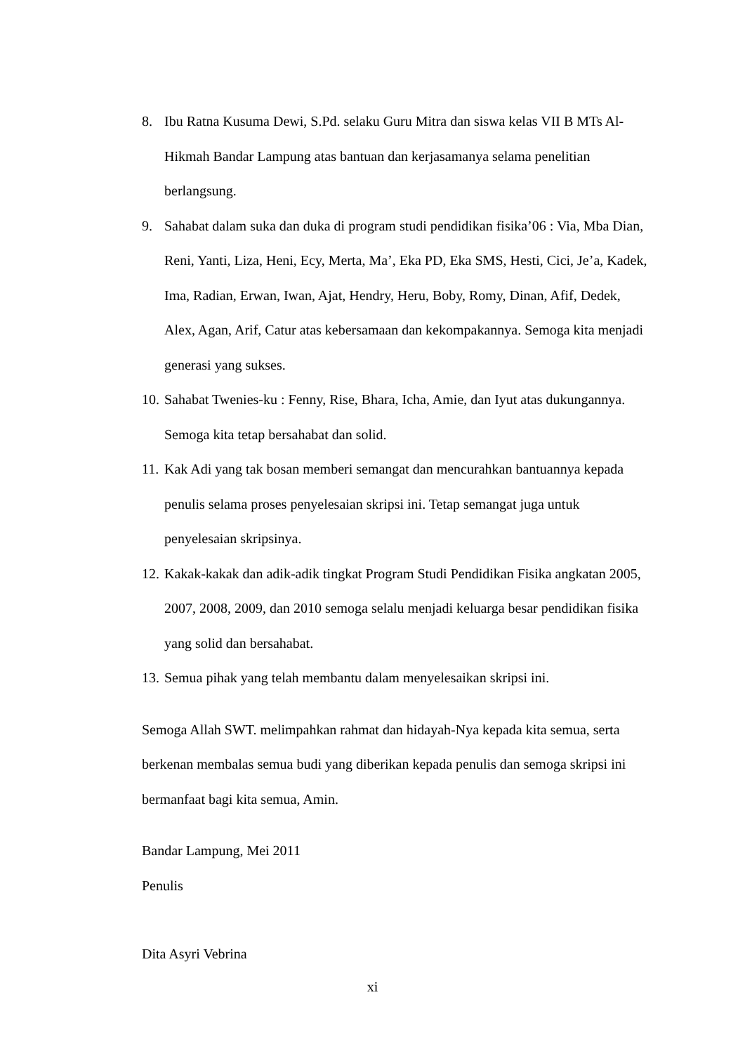8. Ibu Ratna Kusuma Dewi, S.Pd. selaku Guru Mitra dan siswa kelas VII B MTs Al-Hikmah Bandar Lampung atas bantuan dan kerjasamanya selama penelitian berlangsung.
9. Sahabat dalam suka dan duka di program studi pendidikan fisika’06 : Via, Mba Dian, Reni, Yanti, Liza, Heni, Ecy, Merta, Ma’, Eka PD, Eka SMS, Hesti, Cici, Je’a, Kadek, Ima, Radian, Erwan, Iwan, Ajat, Hendry, Heru, Boby, Romy, Dinan, Afif, Dedek, Alex, Agan, Arif, Catur atas kebersamaan dan kekompakannya. Semoga kita menjadi generasi yang sukses.
10.
Sahabat Twenies-ku : Fenny, Rise, Bhara, Icha, Amie, dan Iyut atas dukungannya. Semoga kita tetap bersahabat dan solid.
11.
Kak Adi yang tak bosan memberi semangat dan mencurahkan bantuannya kepada penulis selama proses penyelesaian skripsi ini. Tetap semangat juga untuk penyelesaian skripsinya.
12.
Kakak-kakak dan adik-adik tingkat Program Studi Pendidikan Fisika angkatan 2005, 2007, 2008, 2009, dan 2010 semoga selalu menjadi keluarga besar pendidikan fisika yang solid dan bersahabat.
13.
Semua pihak yang telah membantu dalam menyelesaikan skripsi ini.
Semoga Allah SWT. melimpahkan rahmat dan hidayah-Nya kepada kita semua, serta berkenan membalas semua budi yang diberikan kepada penulis dan semoga skripsi ini bermanfaat bagi kita semua, Amin.
Bandar Lampung, Mei 2011
Penulis
Dita Asyri Vebrina
xi